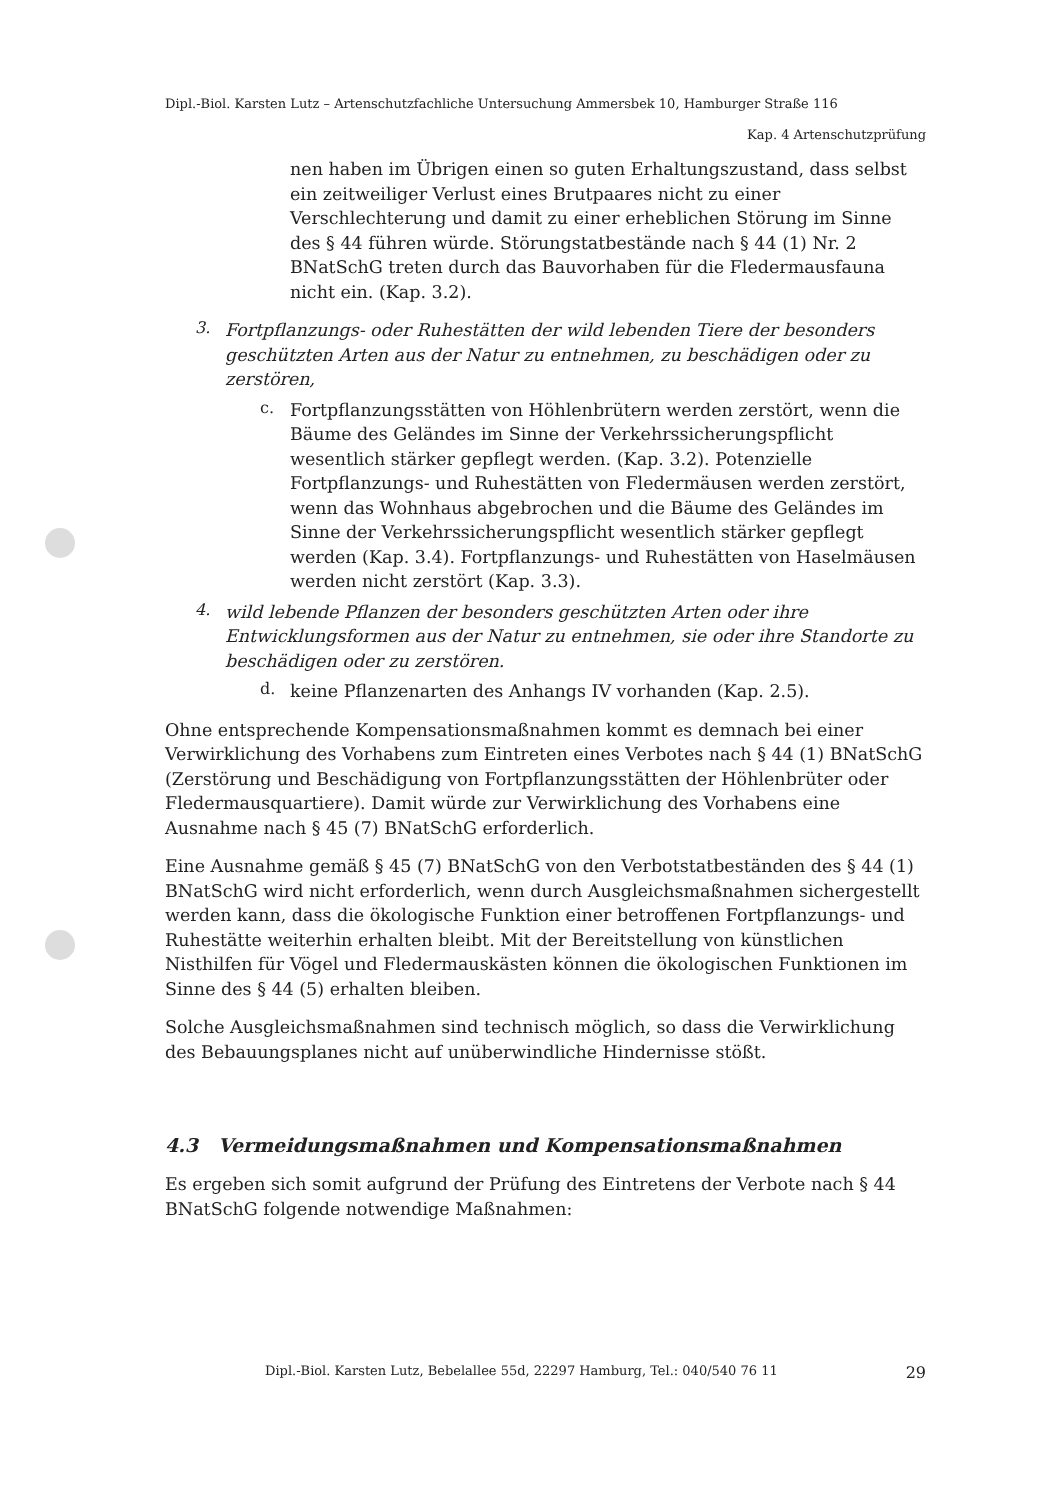Dipl.-Biol. Karsten Lutz – Artenschutzfachliche Untersuchung Ammersbek 10, Hamburger Straße 116
Kap. 4 Artenschutzprüfung
nen haben im Übrigen einen so guten Erhaltungszustand, dass selbst ein zeitweiliger Verlust eines Brutpaares nicht zu einer Verschlechterung und damit zu einer erheblichen Störung im Sinne des § 44 führen würde. Störungstatbestände nach § 44 (1) Nr. 2 BNatSchG treten durch das Bauvorhaben für die Fledermausfauna nicht ein. (Kap. 3.2).
3.
Fortpflanzungs- oder Ruhestätten der wild lebenden Tiere der besonders geschützten Arten aus der Natur zu entnehmen, zu beschädigen oder zu zerstören,
c.
Fortpflanzungsstätten von Höhlenbrütern werden zerstört, wenn die Bäume des Geländes im Sinne der Verkehrssicherungspflicht wesentlich stärker gepflegt werden. (Kap. 3.2). Potenzielle Fortpflanzungs- und Ruhestätten von Fledermäusen werden zerstört, wenn das Wohnhaus abgebrochen und die Bäume des Geländes im Sinne der Verkehrssicherungspflicht wesentlich stärker gepflegt werden (Kap. 3.4). Fortpflanzungs- und Ruhestätten von Haselmäusen werden nicht zerstört (Kap. 3.3).
4.
wild lebende Pflanzen der besonders geschützten Arten oder ihre Entwicklungsformen aus der Natur zu entnehmen, sie oder ihre Standorte zu beschädigen oder zu zerstören.
d.
keine Pflanzenarten des Anhangs IV vorhanden (Kap. 2.5).
Ohne entsprechende Kompensationsmaßnahmen kommt es demnach bei einer Verwirklichung des Vorhabens zum Eintreten eines Verbotes nach § 44 (1) BNatSchG (Zerstörung und Beschädigung von Fortpflanzungsstätten der Höhlenbrüter oder Fledermausquartiere). Damit würde zur Verwirklichung des Vorhabens eine Ausnahme nach § 45 (7) BNatSchG erforderlich.
Eine Ausnahme gemäß § 45 (7) BNatSchG von den Verbotstatbeständen des § 44 (1) BNatSchG wird nicht erforderlich, wenn durch Ausgleichsmaßnahmen sichergestellt werden kann, dass die ökologische Funktion einer betroffenen Fortpflanzungs- und Ruhestätte weiterhin erhalten bleibt. Mit der Bereitstellung von künstlichen Nisthilfen für Vögel und Fledermauskästen können die ökologischen Funktionen im Sinne des § 44 (5) erhalten bleiben.
Solche Ausgleichsmaßnahmen sind technisch möglich, so dass die Verwirklichung des Bebauungsplanes nicht auf unüberwindliche Hindernisse stößt.
4.3 Vermeidungsmaßnahmen und Kompensationsmaßnahmen
Es ergeben sich somit aufgrund der Prüfung des Eintretens der Verbote nach § 44 BNatSchG folgende notwendige Maßnahmen:
Dipl.-Biol. Karsten Lutz, Bebelallee 55d, 22297 Hamburg, Tel.: 040/540 76 11 29